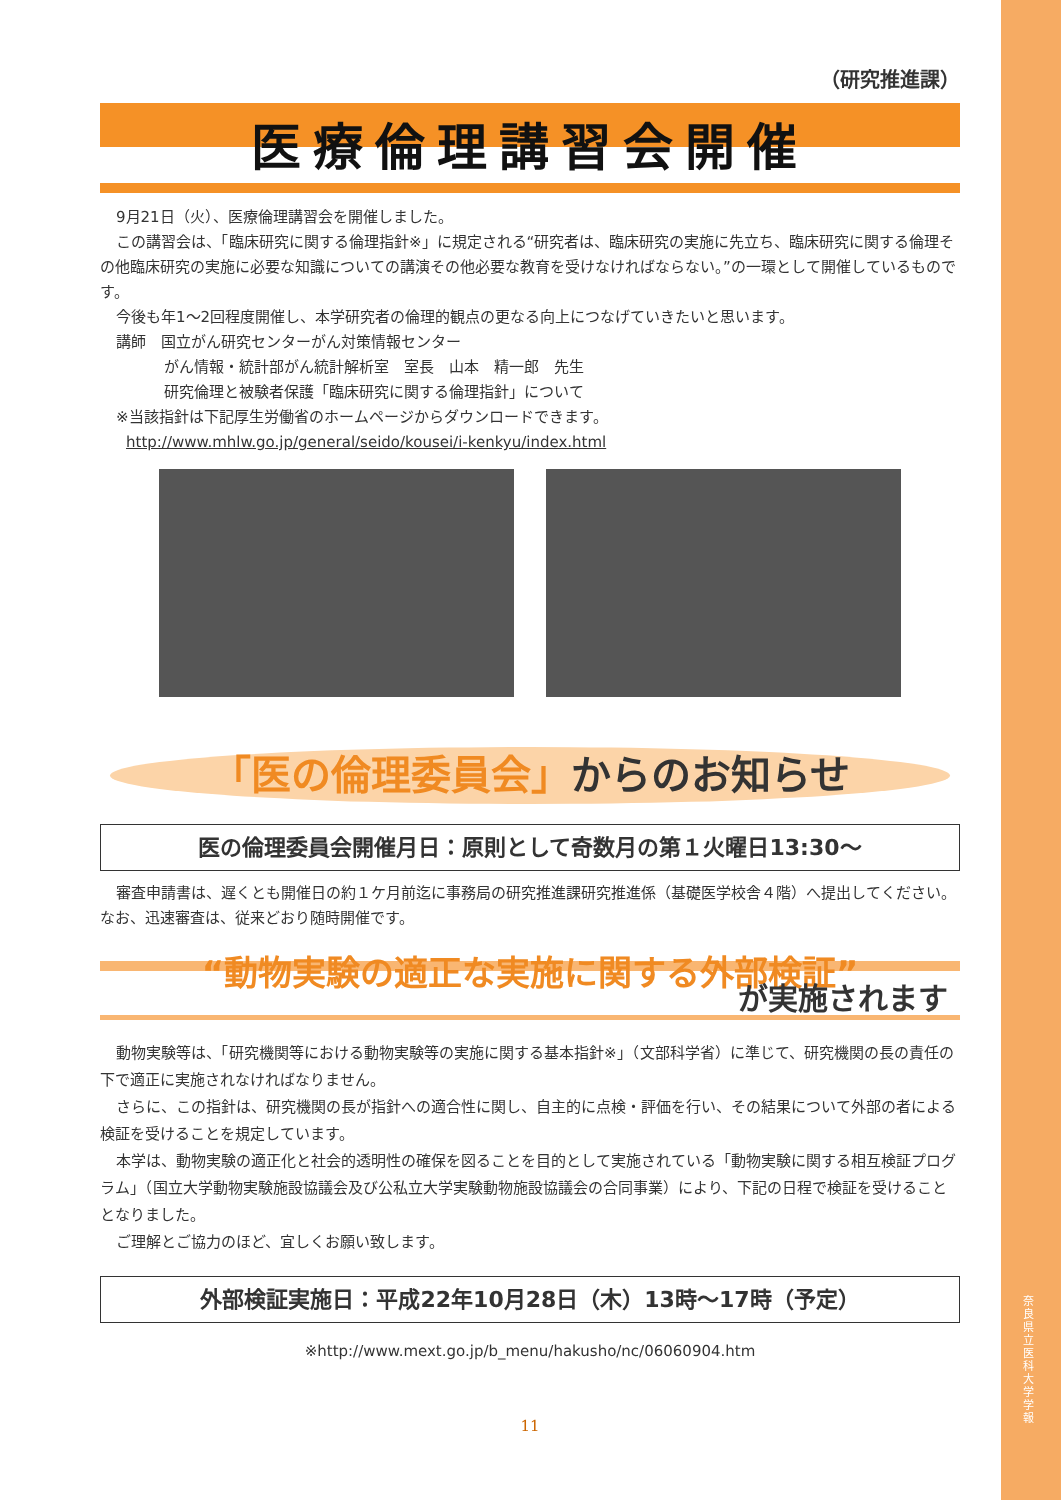奈良県立医科大学 学報
（研究推進課）
医療倫理講習会開催
9月21日（火）、医療倫理講習会を開催しました。
この講習会は、「臨床研究に関する倫理指針※」に規定される“研究者は、臨床研究の実施に先立ち、臨床研究に関する倫理その他臨床研究の実施に必要な知識についての講演その他必要な教育を受けなければならない。”の一環として開催しているものです。
今後も年1～2回程度開催し、本学研究者の倫理的観点の更なる向上につなげていきたいと思います。
講師　国立がん研究センターがん対策情報センター
がん情報・統計部がん統計解析室　室長　山本　精一郎　先生
研究倫理と被験者保護「臨床研究に関する倫理指針」について
※当該指針は下記厚生労働省のホームページからダウンロードできます。
http://www.mhlw.go.jp/general/seido/kousei/i-kenkyu/index.html
「医の倫理委員会」からのお知らせ
医の倫理委員会開催月日：原則として奇数月の第１火曜日13:30～
審査申請書は、遅くとも開催日の約１ケ月前迄に事務局の研究推進課研究推進係（基礎医学校舎４階）へ提出してください。なお、迅速審査は、従来どおり随時開催です。
“動物実験の適正な実施に関する外部検証”
が実施されます
動物実験等は、「研究機関等における動物実験等の実施に関する基本指針※」（文部科学省）に準じて、研究機関の長の責任の下で適正に実施されなければなりません。
さらに、この指針は、研究機関の長が指針への適合性に関し、自主的に点検・評価を行い、その結果について外部の者による検証を受けることを規定しています。
本学は、動物実験の適正化と社会的透明性の確保を図ることを目的として実施されている「動物実験に関する相互検証プログラム」（国立大学動物実験施設協議会及び公私立大学実験動物施設協議会の合同事業）により、下記の日程で検証を受けることとなりました。
ご理解とご協力のほど、宜しくお願い致します。
外部検証実施日：平成22年10月28日（木）13時～17時（予定）
※http://www.mext.go.jp/b_menu/hakusho/nc/06060904.htm
11